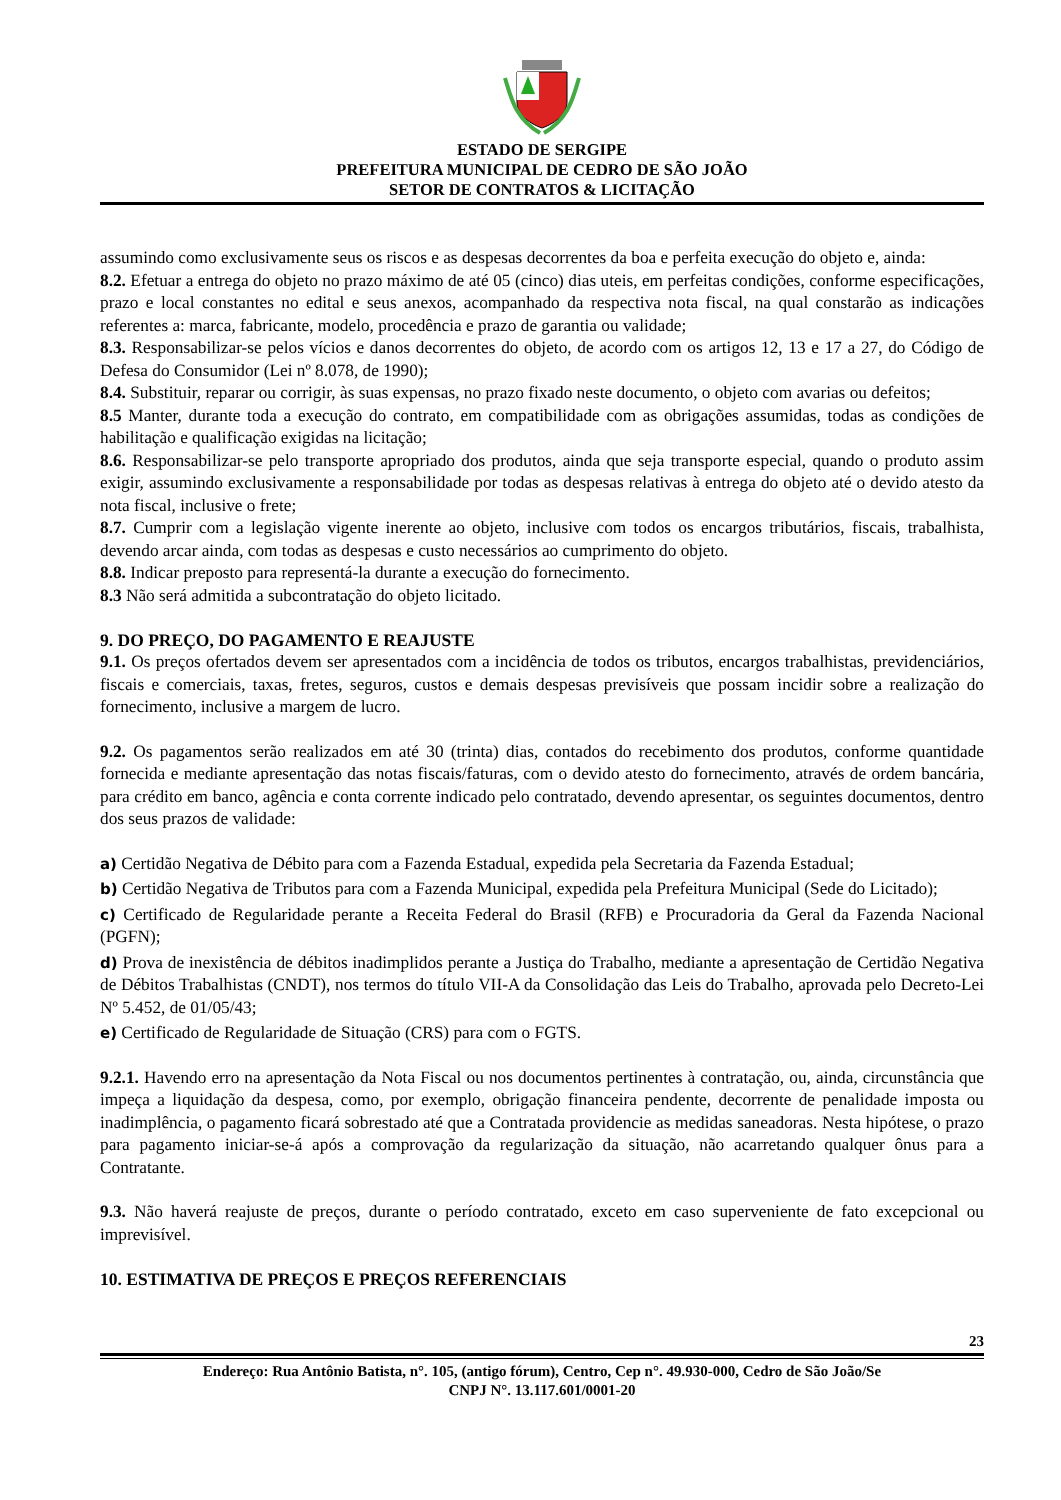ESTADO DE SERGIPE
PREFEITURA MUNICIPAL DE CEDRO DE SÃO JOÃO
SETOR DE CONTRATOS & LICITAÇÃO
assumindo como exclusivamente seus os riscos e as despesas decorrentes da boa e perfeita execução do objeto e, ainda:
8.2. Efetuar a entrega do objeto no prazo máximo de até 05 (cinco) dias uteis, em perfeitas condições, conforme especificações, prazo e local constantes no edital e seus anexos, acompanhado da respectiva nota fiscal, na qual constarão as indicações referentes a: marca, fabricante, modelo, procedência e prazo de garantia ou validade;
8.3. Responsabilizar-se pelos vícios e danos decorrentes do objeto, de acordo com os artigos 12, 13 e 17 a 27, do Código de Defesa do Consumidor (Lei nº 8.078, de 1990);
8.4. Substituir, reparar ou corrigir, às suas expensas, no prazo fixado neste documento, o objeto com avarias ou defeitos;
8.5 Manter, durante toda a execução do contrato, em compatibilidade com as obrigações assumidas, todas as condições de habilitação e qualificação exigidas na licitação;
8.6. Responsabilizar-se pelo transporte apropriado dos produtos, ainda que seja transporte especial, quando o produto assim exigir, assumindo exclusivamente a responsabilidade por todas as despesas relativas à entrega do objeto até o devido atesto da nota fiscal, inclusive o frete;
8.7. Cumprir com a legislação vigente inerente ao objeto, inclusive com todos os encargos tributários, fiscais, trabalhista, devendo arcar ainda, com todas as despesas e custo necessários ao cumprimento do objeto.
8.8. Indicar preposto para representá-la durante a execução do fornecimento.
8.3 Não será admitida a subcontratação do objeto licitado.
9. DO PREÇO, DO PAGAMENTO E REAJUSTE
9.1. Os preços ofertados devem ser apresentados com a incidência de todos os tributos, encargos trabalhistas, previdenciários, fiscais e comerciais, taxas, fretes, seguros, custos e demais despesas previsíveis que possam incidir sobre a realização do fornecimento, inclusive a margem de lucro.
9.2. Os pagamentos serão realizados em até 30 (trinta) dias, contados do recebimento dos produtos, conforme quantidade fornecida e mediante apresentação das notas fiscais/faturas, com o devido atesto do fornecimento, através de ordem bancária, para crédito em banco, agência e conta corrente indicado pelo contratado, devendo apresentar, os seguintes documentos, dentro dos seus prazos de validade:
a) Certidão Negativa de Débito para com a Fazenda Estadual, expedida pela Secretaria da Fazenda Estadual;
b) Certidão Negativa de Tributos para com a Fazenda Municipal, expedida pela Prefeitura Municipal (Sede do Licitado);
c) Certificado de Regularidade perante a Receita Federal do Brasil (RFB) e Procuradoria da Geral da Fazenda Nacional (PGFN);
d) Prova de inexistência de débitos inadimplidos perante a Justiça do Trabalho, mediante a apresentação de Certidão Negativa de Débitos Trabalhistas (CNDT), nos termos do título VII-A da Consolidação das Leis do Trabalho, aprovada pelo Decreto-Lei Nº 5.452, de 01/05/43;
e) Certificado de Regularidade de Situação (CRS) para com o FGTS.
9.2.1. Havendo erro na apresentação da Nota Fiscal ou nos documentos pertinentes à contratação, ou, ainda, circunstância que impeça a liquidação da despesa, como, por exemplo, obrigação financeira pendente, decorrente de penalidade imposta ou inadimplência, o pagamento ficará sobrestado até que a Contratada providencie as medidas saneadoras. Nesta hipótese, o prazo para pagamento iniciar-se-á após a comprovação da regularização da situação, não acarretando qualquer ônus para a Contratante.
9.3. Não haverá reajuste de preços, durante o período contratado, exceto em caso superveniente de fato excepcional ou imprevisível.
10. ESTIMATIVA DE PREÇOS E PREÇOS REFERENCIAIS
23
Endereço: Rua Antônio Batista, n°. 105, (antigo fórum), Centro, Cep n°. 49.930-000, Cedro de São João/Se
CNPJ N°. 13.117.601/0001-20